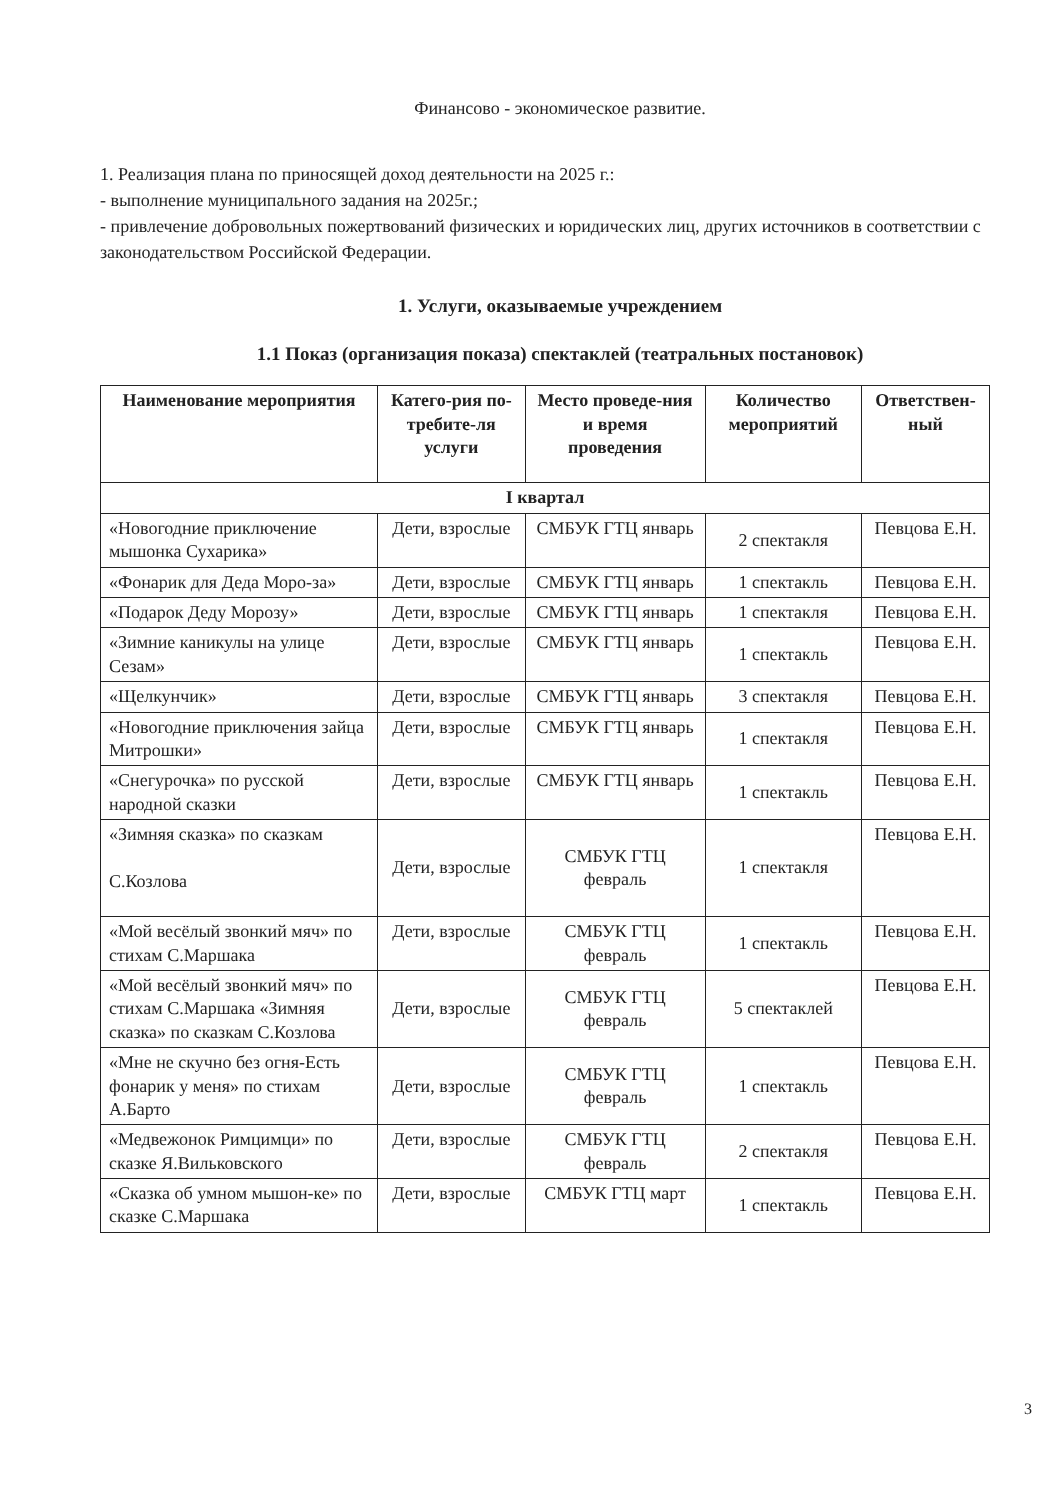Финансово - экономическое развитие.
1. Реализация плана по приносящей доход деятельности на 2025 г.:
- выполнение муниципального задания на 2025г.;
- привлечение добровольных пожертвований физических и юридических лиц, других источников в соответствии с законодательством Российской Федерации.
1. Услуги, оказываемые учреждением
1.1 Показ (организация показа) спектаклей (театральных постановок)
| Наименование мероприятия | Катего-рия по-требите-ля услуги | Место проведе-ния и время проведения | Количество мероприятий | Ответствен-ный |
| --- | --- | --- | --- | --- |
| I квартал | | | | |
| «Новогодние приключение мышонка Сухарика» | Дети, взрослые | СМБУК ГТЦ январь | 2 спектакля | Певцова Е.Н. |
| «Фонарик для Деда Моро-за» | Дети, взрослые | СМБУК ГТЦ январь | 1 спектакль | Певцова Е.Н. |
| «Подарок Деду Морозу» | Дети, взрослые | СМБУК ГТЦ январь | 1 спектакля | Певцова Е.Н. |
| «Зимние каникулы на улице Сезам» | Дети, взрослые | СМБУК ГТЦ январь | 1 спектакль | Певцова Е.Н. |
| «Щелкунчик» | Дети, взрослые | СМБУК ГТЦ январь | 3 спектакля | Певцова Е.Н. |
| «Новогодние приключения зайца Митрошки» | Дети, взрослые | СМБУК ГТЦ январь | 1 спектакля | Певцова Е.Н. |
| «Снегурочка» по русской народной сказки | Дети, взрослые | СМБУК ГТЦ январь | 1 спектакль | Певцова Е.Н. |
| «Зимняя сказка» по сказкам С.Козлова | Дети, взрослые | СМБУК ГТЦ февраль | 1 спектакля | Певцова Е.Н. |
| «Мой весёлый звонкий мяч» по стихам С.Маршака | Дети, взрослые | СМБУК ГТЦ февраль | 1 спектакль | Певцова Е.Н. |
| «Мой весёлый звонкий мяч» по стихам С.Маршака «Зимняя сказка» по сказкам С.Козлова | Дети, взрослые | СМБУК ГТЦ февраль | 5 спектаклей | Певцова Е.Н. |
| «Мне не скучно без огня-Есть фонарик у меня» по стихам А.Барто | Дети, взрослые | СМБУК ГТЦ февраль | 1 спектакль | Певцова Е.Н. |
| «Медвежонок Римцимци» по сказке Я.Вильковского | Дети, взрослые | СМБУК ГТЦ февраль | 2 спектакля | Певцова Е.Н. |
| «Сказка об умном мышон-ке» по сказке С.Маршака | Дети, взрослые | СМБУК ГТЦ март | 1 спектакль | Певцова Е.Н. |
3